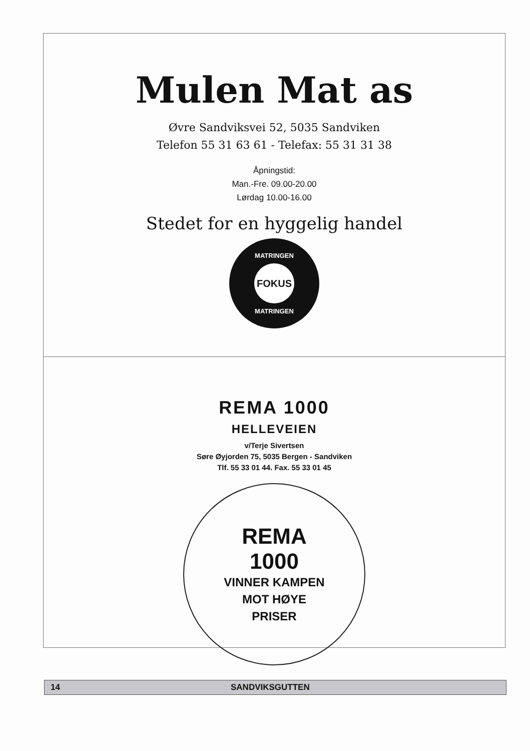Mulen Mat as
Øvre Sandviksvei 52, 5035 Sandviken
Telefon 55 31 63 61 - Telefax: 55 31 31 38
Åpningstid:
Man.-Fre. 09.00-20.00
Lørdag 10.00-16.00
Stedet for en hyggelig handel
MATRINGEN
FOKUS
MATRINGEN
REMA 1000
HELLEVEIEN
v/Terje Sivertsen
Søre Øyjorden 75, 5035 Bergen - Sandviken
Tlf. 55 33 01 44. Fax. 55 33 01 45
REMA
1000
VINNER KAMPEN
MOT HØYE
PRISER
14 SANDVIKSGUTTEN